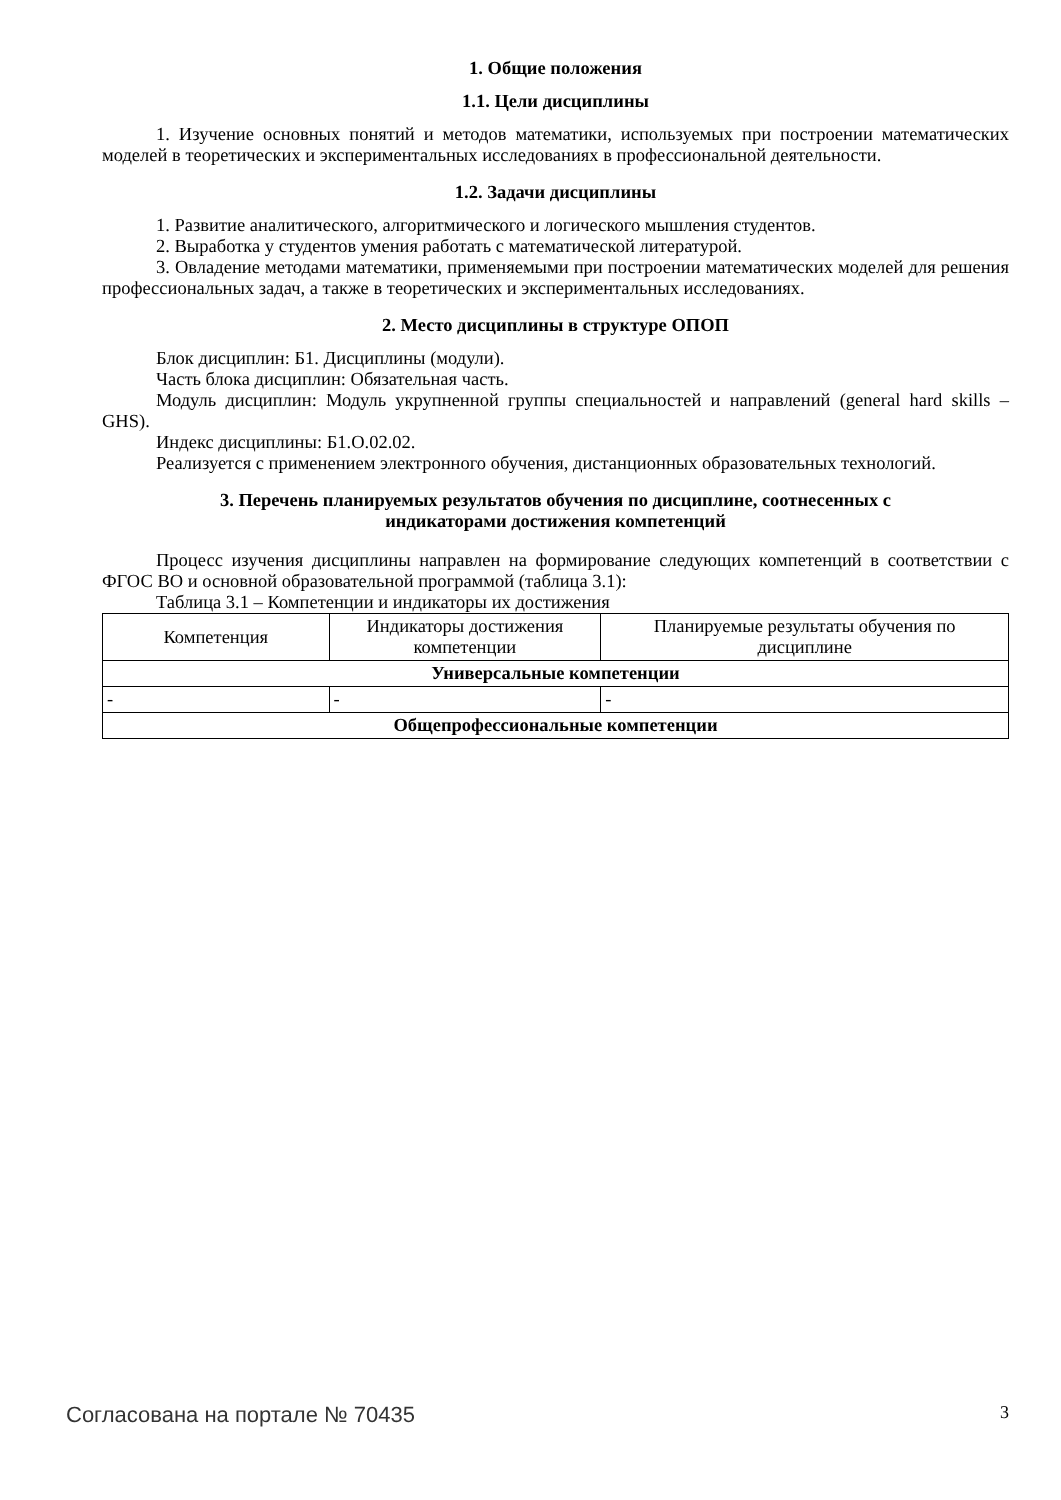1. Общие положения
1.1. Цели дисциплины
1. Изучение основных понятий и методов математики, используемых при построении математических моделей в теоретических и экспериментальных исследованиях в профессиональной деятельности.
1.2. Задачи дисциплины
1. Развитие аналитического, алгоритмического и логического мышления студентов.
2. Выработка у студентов умения работать с математической литературой.
3. Овладение методами математики, применяемыми при построении математических моделей для решения профессиональных задач, а также в теоретических и экспериментальных исследованиях.
2. Место дисциплины в структуре ОПОП
Блок дисциплин: Б1. Дисциплины (модули).
Часть блока дисциплин: Обязательная часть.
Модуль дисциплин: Модуль укрупненной группы специальностей и направлений (general hard skills – GHS).
Индекс дисциплины: Б1.О.02.02.
Реализуется с применением электронного обучения, дистанционных образовательных технологий.
3. Перечень планируемых результатов обучения по дисциплине, соотнесенных с
индикаторами достижения компетенций
Процесс изучения дисциплины направлен на формирование следующих компетенций в соответствии с ФГОС ВО и основной образовательной программой (таблица 3.1):
Таблица 3.1 – Компетенции и индикаторы их достижения
| Компетенция | Индикаторы достижения компетенции | Планируемые результаты обучения по дисциплине |
| --- | --- | --- |
| Универсальные компетенции | | |
| - | - | - |
| Общепрофессиональные компетенции | | |
Согласована на портале № 70435 3